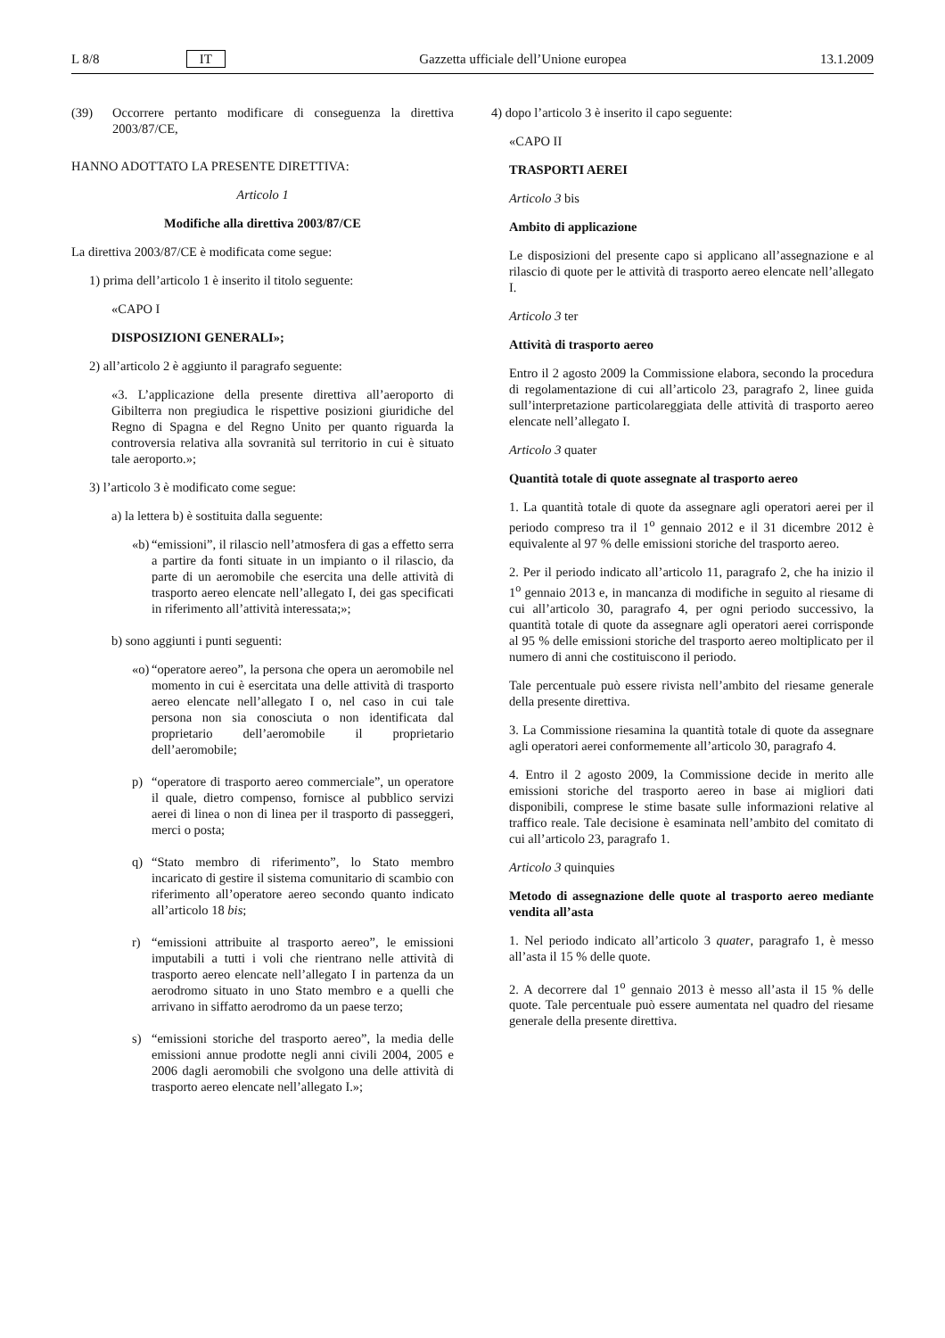L 8/8 IT Gazzetta ufficiale dell’Unione europea 13.1.2009
(39) Occorrere pertanto modificare di conseguenza la direttiva 2003/87/CE,
HANNO ADOTTATO LA PRESENTE DIRETTIVA:
Articolo 1
Modifiche alla direttiva 2003/87/CE
La direttiva 2003/87/CE è modificata come segue:
1) prima dell’articolo 1 è inserito il titolo seguente:
«CAPO I
DISPOSIZIONI GENERALI»;
2) all’articolo 2 è aggiunto il paragrafo seguente:
«3. L’applicazione della presente direttiva all’aeroporto di Gibilterra non pregiudica le rispettive posizioni giuridiche del Regno di Spagna e del Regno Unito per quanto riguarda la controversia relativa alla sovranità sul territorio in cui è situato tale aeroporto.»;
3) l’articolo 3 è modificato come segue:
a) la lettera b) è sostituita dalla seguente:
«b) “emissioni”, il rilascio nell’atmosfera di gas a effetto serra a partire da fonti situate in un impianto o il rilascio, da parte di un aeromobile che esercita una delle attività di trasporto aereo elencate nell’allegato I, dei gas specificati in riferimento all’attività interessata;»;
b) sono aggiunti i punti seguenti:
«o) “operatore aereo”, la persona che opera un aeromobile nel momento in cui è esercitata una delle attività di trasporto aereo elencate nell’allegato I o, nel caso in cui tale persona non sia conosciuta o non identificata dal proprietario dell’aeromobile il proprietario dell’aeromobile;
p) “operatore di trasporto aereo commerciale”, un operatore il quale, dietro compenso, fornisce al pubblico servizi aerei di linea o non di linea per il trasporto di passeggeri, merci o posta;
q) “Stato membro di riferimento”, lo Stato membro incaricato di gestire il sistema comunitario di scambio con riferimento all’operatore aereo secondo quanto indicato all’articolo 18 bis;
r) “emissioni attribuite al trasporto aereo”, le emissioni imputabili a tutti i voli che rientrano nelle attività di trasporto aereo elencate nell’allegato I in partenza da un aerodromo situato in uno Stato membro e a quelli che arrivano in siffatto aerodromo da un paese terzo;
s) “emissioni storiche del trasporto aereo”, la media delle emissioni annue prodotte negli anni civili 2004, 2005 e 2006 dagli aeromobili che svolgono una delle attività di trasporto aereo elencate nell’allegato I.»;
4) dopo l’articolo 3 è inserito il capo seguente:
«CAPO II
TRASPORTI AEREI
Articolo 3 bis
Ambito di applicazione
Le disposizioni del presente capo si applicano all’assegnazione e al rilascio di quote per le attività di trasporto aereo elencate nell’allegato I.
Articolo 3 ter
Attività di trasporto aereo
Entro il 2 agosto 2009 la Commissione elabora, secondo la procedura di regolamentazione di cui all’articolo 23, paragrafo 2, linee guida sull’interpretazione particolareggiata delle attività di trasporto aereo elencate nell’allegato I.
Articolo 3 quater
Quantità totale di quote assegnate al trasporto aereo
1. La quantità totale di quote da assegnare agli operatori aerei per il periodo compreso tra il 1<sup>o</sup> gennaio 2012 e il 31 dicembre 2012 è equivalente al 97 % delle emissioni storiche del trasporto aereo.
2. Per il periodo indicato all’articolo 11, paragrafo 2, che ha inizio il 1<sup>o</sup> gennaio 2013 e, in mancanza di modifiche in seguito al riesame di cui all’articolo 30, paragrafo 4, per ogni periodo successivo, la quantità totale di quote da assegnare agli operatori aerei corrisponde al 95 % delle emissioni storiche del trasporto aereo moltiplicato per il numero di anni che costituiscono il periodo.
Tale percentuale può essere rivista nell’ambito del riesame generale della presente direttiva.
3. La Commissione riesamina la quantità totale di quote da assegnare agli operatori aerei conformemente all’articolo 30, paragrafo 4.
4. Entro il 2 agosto 2009, la Commissione decide in merito alle emissioni storiche del trasporto aereo in base ai migliori dati disponibili, comprese le stime basate sulle informazioni relative al traffico reale. Tale decisione è esaminata nell’ambito del comitato di cui all’articolo 23, paragrafo 1.
Articolo 3 quinquies
Metodo di assegnazione delle quote al trasporto aereo mediante vendita all’asta
1. Nel periodo indicato all’articolo 3 quater, paragrafo 1, è messo all’asta il 15 % delle quote.
2. A decorrere dal 1<sup>o</sup> gennaio 2013 è messo all’asta il 15 % delle quote. Tale percentuale può essere aumentata nel quadro del riesame generale della presente direttiva.